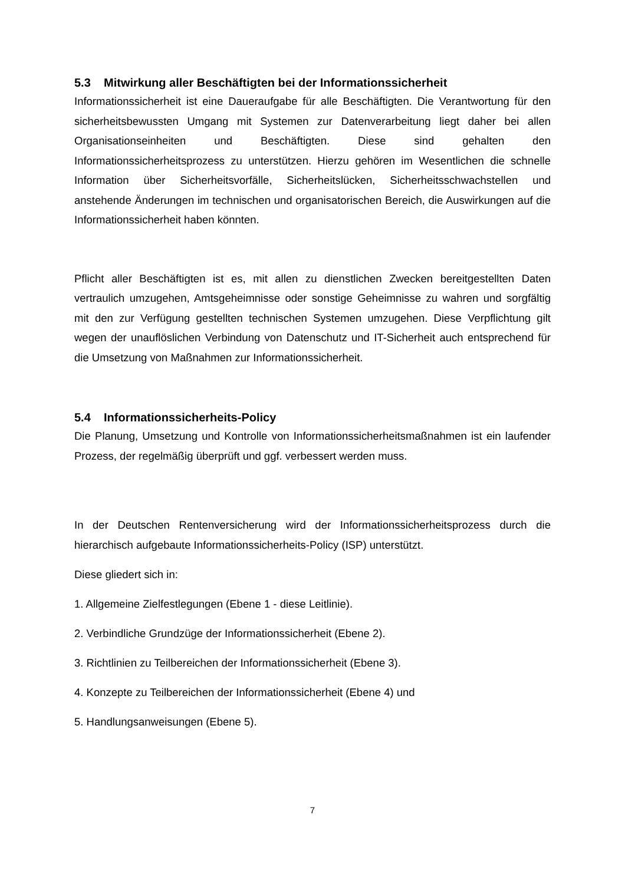5.3 Mitwirkung aller Beschäftigten bei der Informationssicherheit
Informationssicherheit ist eine Daueraufgabe für alle Beschäftigten. Die Verantwortung für den sicherheitsbewussten Umgang mit Systemen zur Datenverarbeitung liegt daher bei allen Organisationseinheiten und Beschäftigten. Diese sind gehalten den Informationssicherheitsprozess zu unterstützen. Hierzu gehören im Wesentlichen die schnelle Information über Sicherheitsvorfälle, Sicherheitslücken, Sicherheitsschwachstellen und anstehende Änderungen im technischen und organisatorischen Bereich, die Auswirkungen auf die Informationssicherheit haben könnten.
Pflicht aller Beschäftigten ist es, mit allen zu dienstlichen Zwecken bereitgestellten Daten vertraulich umzugehen, Amtsgeheimnisse oder sonstige Geheimnisse zu wahren und sorgfältig mit den zur Verfügung gestellten technischen Systemen umzugehen. Diese Verpflichtung gilt wegen der unauflöslichen Verbindung von Datenschutz und IT-Sicherheit auch entsprechend für die Umsetzung von Maßnahmen zur Informationssicherheit.
5.4 Informationssicherheits-Policy
Die Planung, Umsetzung und Kontrolle von Informationssicherheitsmaßnahmen ist ein laufender Prozess, der regelmäßig überprüft und ggf. verbessert werden muss.
In der Deutschen Rentenversicherung wird der Informationssicherheitsprozess durch die hierarchisch aufgebaute Informationssicherheits-Policy (ISP) unterstützt.
Diese gliedert sich in:
1. Allgemeine Zielfestlegungen (Ebene 1 - diese Leitlinie).
2. Verbindliche Grundzüge der Informationssicherheit (Ebene 2).
3. Richtlinien zu Teilbereichen der Informationssicherheit (Ebene 3).
4. Konzepte zu Teilbereichen der Informationssicherheit (Ebene 4) und
5. Handlungsanweisungen (Ebene 5).
7